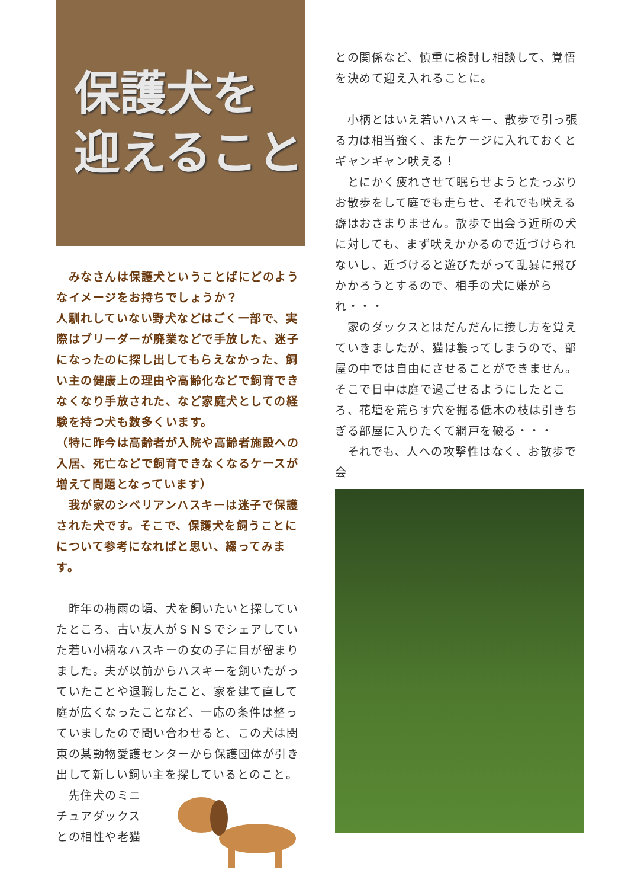保護犬を
迎えること
　みなさんは保護犬ということばにどのようなイメージをお持ちでしょうか？
人馴れしていない野犬などはごく一部で、実際はブリーダーが廃業などで手放した、迷子になったのに探し出してもらえなかった、飼い主の健康上の理由や高齢化などで飼育できなくなり手放された、など家庭犬としての経験を持つ犬も数多くいます。
（特に昨今は高齢者が入院や高齢者施設への入居、死亡などで飼育できなくなるケースが増えて問題となっています）
　我が家のシベリアンハスキーは迷子で保護された犬です。そこで、保護犬を飼うことにについて参考になればと思い、綴ってみます。
　昨年の梅雨の頃、犬を飼いたいと探していたところ、古い友人がＳＮＳでシェアしていた若い小柄なハスキーの女の子に目が留まりました。夫が以前からハスキーを飼いたがっていたことや退職したこと、家を建て直して庭が広くなったことなど、一応の条件は整っていましたので問い合わせると、この犬は関東の某動物愛護センターから保護団体が引き出して新しい飼い主を探しているとのこと。
　先住犬のミニチュアダックスとの相性や老猫
との関係など、慎重に検討し相談して、覚悟を決めて迎え入れることに。
　小柄とはいえ若いハスキー、散歩で引っ張る力は相当強く、またケージに入れておくとギャンギャン吠える！
　とにかく疲れさせて眠らせようとたっぷりお散歩をして庭でも走らせ、それでも吠える癖はおさまりません。散歩で出会う近所の犬に対しても、まず吠えかかるので近づけられないし、近づけると遊びたがって乱暴に飛びかかろうとするので、相手の犬に嫌がられ・・・
　家のダックスとはだんだんに接し方を覚えていきましたが、猫は襲ってしまうので、部屋の中では自由にさせることができません。そこで日中は庭で過ごせるようにしたところ、花壇を荒らす穴を掘る低木の枝は引きちぎる部屋に入りたくて網戸を破る・・・
　それでも、人への攻撃性はなく、お散歩で会